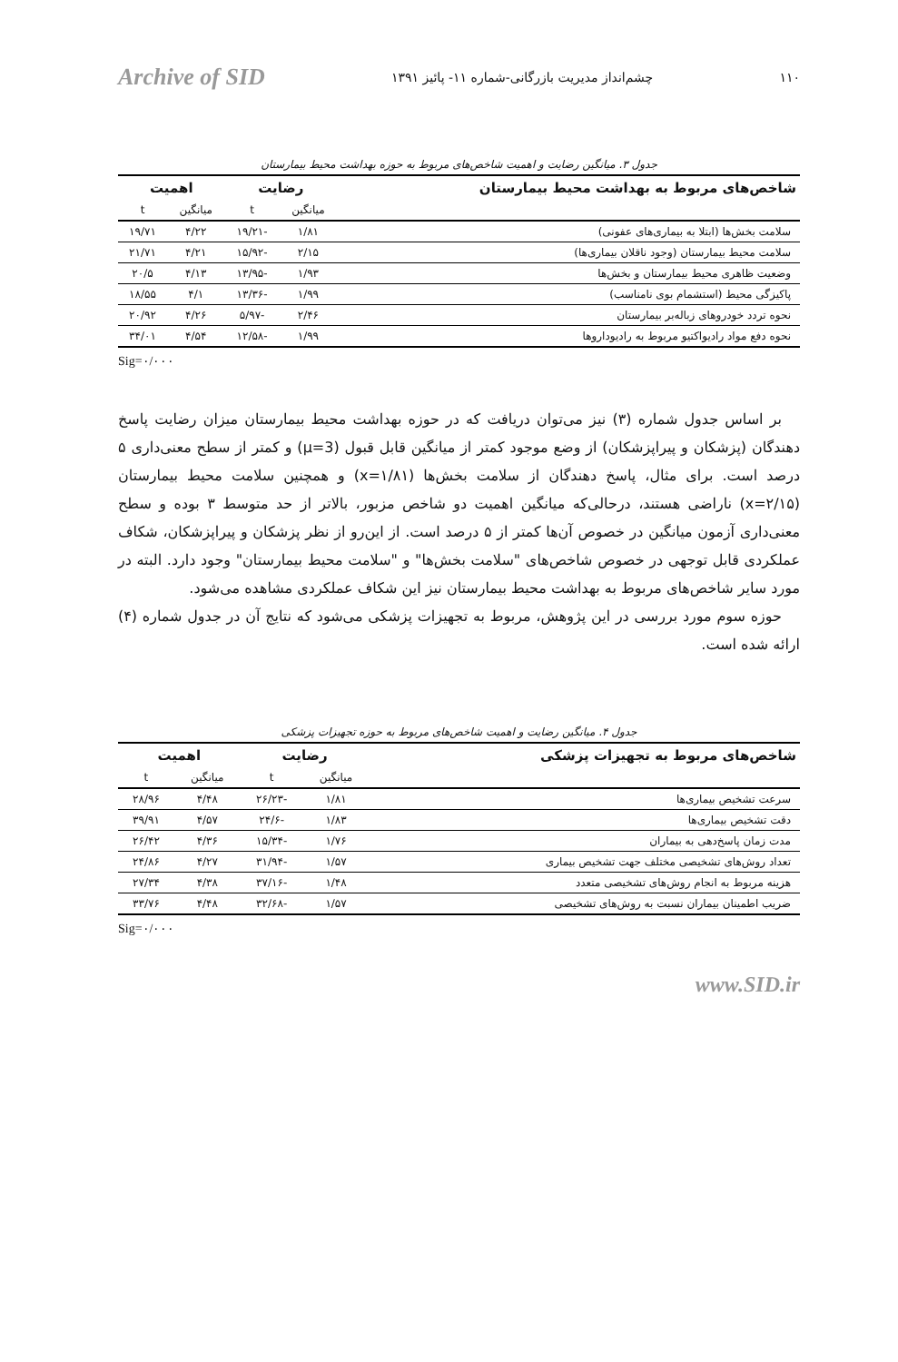۱۱۰ چشم‌انداز مدیریت بازرگانی-شماره ۱۱- پائیز ۱۳۹۱ Archive of SID
جدول ۳. میانگین رضایت و اهمیت شاخص‌های مربوط به حوزه بهداشت محیط بیمارستان
| شاخص‌های مربوط به بهداشت محیط بیمارستان | رضایت | | اهمیت | |
| --- | --- | --- | --- | --- |
| | میانگین | t | میانگین | t |
| سلامت بخش‌ها (ابتلا به بیماری‌های عفونی) | ۱/۸۱ | -۱۹/۲۱ | ۴/۲۲ | ۱۹/۷۱ |
| سلامت محیط بیمارستان (وجود ناقلان بیماری‌ها) | ۲/۱۵ | -۱۵/۹۲ | ۴/۲۱ | ۲۱/۷۱ |
| وضعیت ظاهری محیط بیمارستان و بخش‌ها | ۱/۹۳ | -۱۳/۹۵ | ۴/۱۳ | ۲۰/۵ |
| پاکیزگی محیط (استشمام بوی نامناسب) | ۱/۹۹ | -۱۳/۳۶ | ۴/۱ | ۱۸/۵۵ |
| نحوه تردد خودروهای زباله‌بر بیمارستان | ۲/۴۶ | -۵/۹۷ | ۴/۲۶ | ۲۰/۹۲ |
| نحوه دفع مواد رادیواکتیو مربوط به رادیوداروها | ۱/۹۹ | -۱۲/۵۸ | ۴/۵۴ | ۳۴/۰۱ |
Sig=۰/۰۰۰
بر اساس جدول شماره (۳) نیز می‌توان دریافت که در حوزه بهداشت محیط بیمارستان میزان رضایت پاسخ دهندگان (پزشکان و پیراپزشکان) از وضع موجود کمتر از میانگین قابل قبول (μ=3) و کمتر از سطح معنی‌داری ۵ درصد است. برای مثال، پاسخ دهندگان از سلامت بخش‌ها (x=۱/۸۱) و همچنین سلامت محیط بیمارستان (x=۲/۱۵) ناراضی هستند، درحالی‌که میانگین اهمیت دو شاخص مزبور، بالاتر از حد متوسط ۳ بوده و سطح معنی‌داری آزمون میانگین در خصوص آن‌ها کمتر از ۵ درصد است. از این‌رو از نظر پزشکان و پیراپزشکان، شکاف عملکردی قابل توجهی در خصوص شاخص‌های "سلامت بخش‌ها" و "سلامت محیط بیمارستان" وجود دارد. البته در مورد سایر شاخص‌های مربوط به بهداشت محیط بیمارستان نیز این شکاف عملکردی مشاهده می‌شود.
حوزه سوم مورد بررسی در این پژوهش، مربوط به تجهیزات پزشکی می‌شود که نتایج آن در جدول شماره (۴) ارائه شده است.
جدول ۴. میانگین رضایت و اهمیت شاخص‌های مربوط به حوزه تجهیزات پزشکی
| شاخص‌های مربوط به تجهیزات پزشکی | رضایت | | اهمیت | |
| --- | --- | --- | --- | --- |
| | میانگین | t | میانگین | t |
| سرعت تشخیص بیماری‌ها | ۱/۸۱ | -۲۶/۲۳ | ۴/۴۸ | ۲۸/۹۶ |
| دقت تشخیص بیماری‌ها | ۱/۸۳ | -۲۴/۶ | ۴/۵۷ | ۳۹/۹۱ |
| مدت زمان پاسخ‌دهی به بیماران | ۱/۷۶ | -۱۵/۳۴ | ۴/۳۶ | ۲۶/۴۲ |
| تعداد روش‌های تشخیصی مختلف جهت تشخیص بیماری | ۱/۵۷ | -۳۱/۹۴ | ۴/۲۷ | ۲۴/۸۶ |
| هزینه مربوط به انجام روش‌های تشخیصی متعدد | ۱/۴۸ | -۳۷/۱۶ | ۴/۳۸ | ۲۷/۳۴ |
| ضریب اطمینان بیماران نسبت به روش‌های تشخیصی | ۱/۵۷ | -۳۲/۶۸ | ۴/۴۸ | ۳۳/۷۶ |
Sig=۰/۰۰۰
www.SID.ir